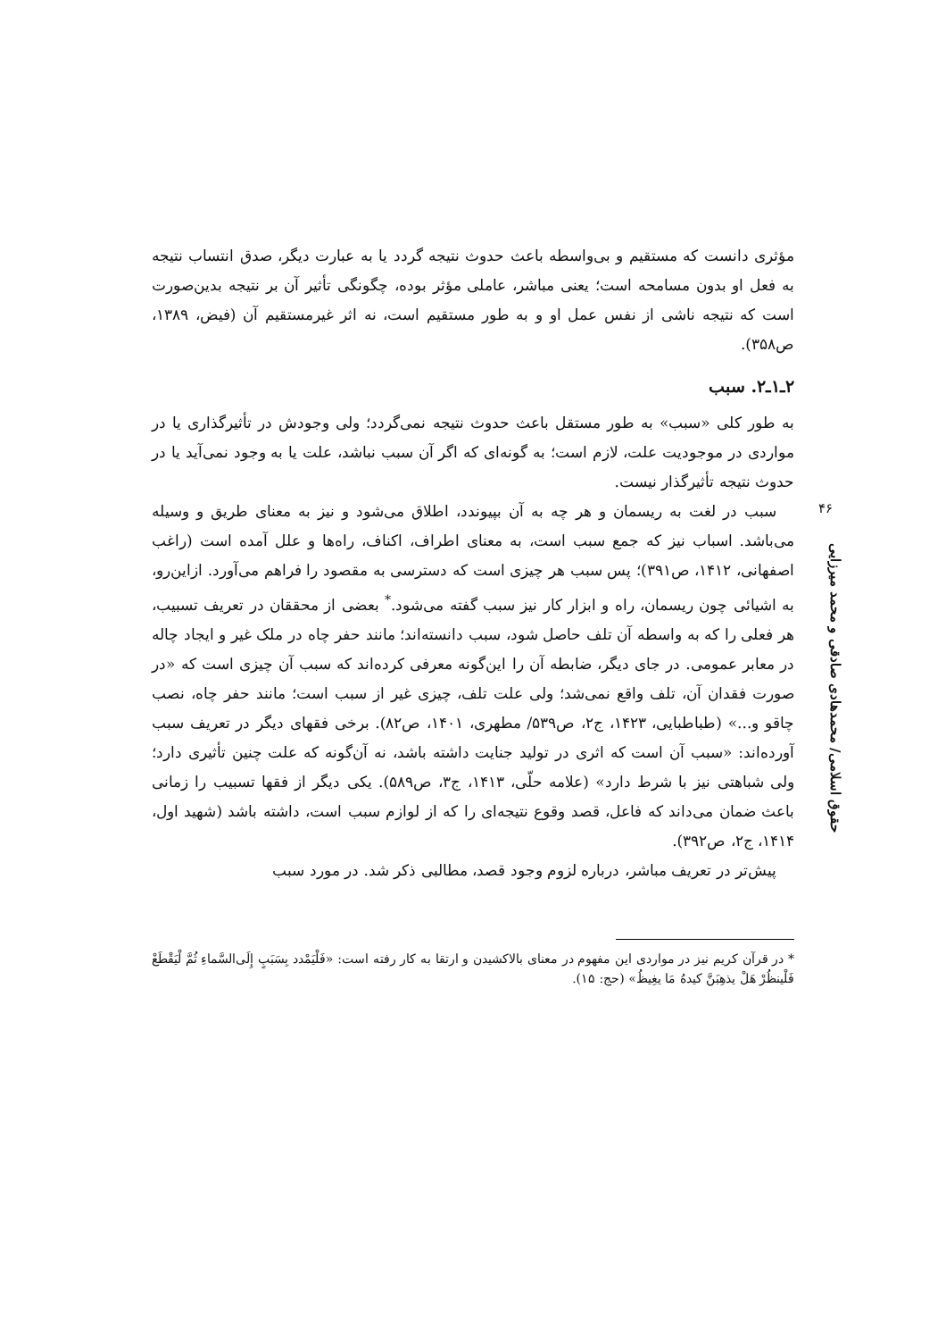۴۶
حقوق اسلامی/ محمدهادی صادقی و محمد میرزایی
مؤثری دانست که مستقیم و بی‌واسطه باعث حدوث نتیجه گردد یا به عبارت دیگر، صدق انتساب نتیجه به فعل او بدون مسامحه است؛ یعنی مباشر، عاملی مؤثر بوده، چگونگی تأثیر آن بر نتیجه بدین‌صورت است که نتیجه ناشی از نفس عمل او و به طور مستقیم است، نه اثر غیرمستقیم آن (فیض، ۱۳۸۹، ص۳۵۸).
۲ـ۱ـ۲. سبب
به طور کلی «سبب» به طور مستقل باعث حدوث نتیجه نمی‌گردد؛ ولی وجودش در تأثیرگذاری یا در مواردی در موجودیت علت، لازم است؛ به گونه‌ای که اگر آن سبب نباشد، علت یا به وجود نمی‌آید یا در حدوث نتیجه تأثیرگذار نیست.
سبب در لغت به ریسمان و هر چه به آن بپیوندد، اطلاق می‌شود و نیز به معنای طریق و وسیله می‌باشد. اسباب نیز که جمع سبب است، به معنای اطراف، اکناف، راه‌ها و علل آمده است (راغب اصفهانی، ۱۴۱۲، ص۳۹۱)؛ پس سبب هر چیزی است که دسترسی به مقصود را فراهم می‌آورد. ازاین‌رو، به اشیائی چون ریسمان، راه و ابزار کار نیز سبب گفته می‌شود.<sup>*</sup> بعضی از محققان در تعریف تسبیب، هر فعلی را که به واسطه آن تلف حاصل شود، سبب دانسته‌اند؛ مانند حفر چاه در ملک غیر و ایجاد چاله در معابر عمومی. در جای دیگر، ضابطه آن را این‌گونه معرفی کرده‌اند که سبب آن چیزی است که «در صورت فقدان آن، تلف واقع نمی‌شد؛ ولی علت تلف، چیزی غیر از سبب است؛ مانند حفر چاه، نصب چاقو و...» (طباطبایی، ۱۴۲۳، ج۲، ص۵۳۹/ مطهری، ۱۴۰۱، ص۸۲). برخی فقهای دیگر در تعریف سبب آورده‌اند: «سبب آن است که اثری در تولید جنایت داشته باشد، نه آن‌گونه که علت چنین تأثیری دارد؛ ولی شباهتی نیز با شرط دارد» (علامه حلّی، ۱۴۱۳، ج۳، ص۵۸۹). یکی دیگر از فقها تسبیب را زمانی باعث ضمان می‌داند که فاعل، قصد وقوع نتیجه‌ای را که از لوازم سبب است، داشته باشد (شهید اول، ۱۴۱۴، ج۲، ص۳۹۲).
پیش‌تر در تعریف مباشر، درباره لزوم وجود قصد، مطالبی ذکر شد. در مورد سبب
* در قرآن کریم نیز در مواردی این مفهوم در معنای بالاکشیدن و ارتقا به کار رفته است: «فَلْيَمْدد بِسَبَبٍ إِلَى‌السَّماءِ ثُمَّ لْيَقْطَعْ فَلْينظُرْ هَلْ يذهِبَنَّ كيدهُ مَا يغِيظُ» (حج: ۱۵).